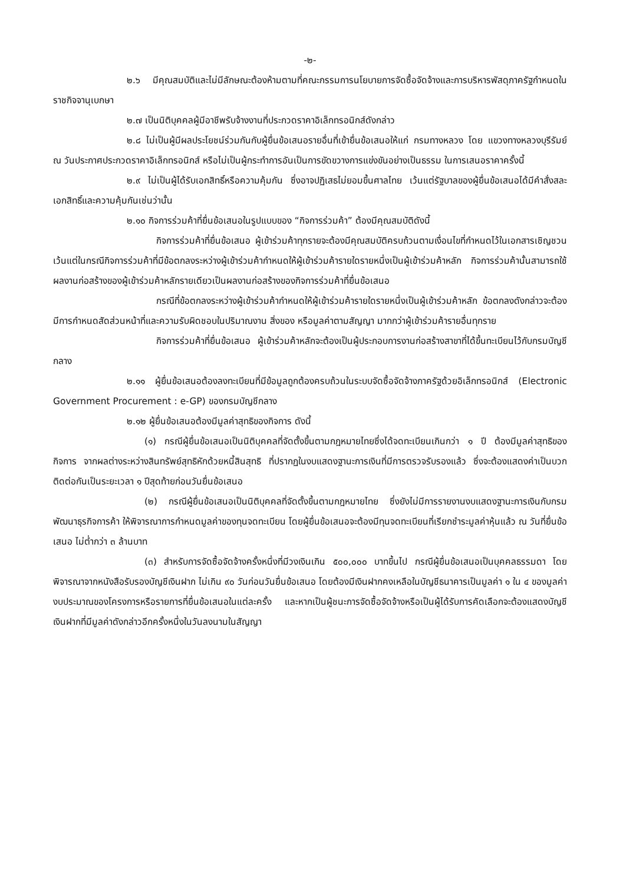-๒-
๒.๖ มีคุณสมบัติและไม่มีลักษณะต้องห้ามตามที่คณะกรรมการนโยบายการจัดซื้อจัดจ้างและการบริหารพัสดุภาครัฐกำหนดในราชกิจจานุเบกษา
๒.๗ เป็นนิติบุคคลผู้มีอาชีพรับจ้างงานที่ประกวดราคาอิเล็กทรอนิกส์ดังกล่าว
๒.๘ ไม่เป็นผู้มีผลประโยชน์ร่วมกันกับผู้ยื่นข้อเสนอรายอื่นที่เข้ายื่นข้อเสนอให้แก่ กรมทางหลวง โดย แขวงทางหลวงบุรีรัมย์ ณ วันประกาศประกวดราคาอิเล็กทรอนิกส์ หรือไม่เป็นผู้กระทำการอันเป็นการขัดขวางการแข่งขันอย่างเป็นธรรม ในการเสนอราคาครั้งนี้
๒.๙ ไม่เป็นผู้ได้รับเอกสิทธิ์หรือความคุ้มกัน ซึ่งอาจปฏิเสธไม่ยอมขึ้นศาลไทย เว้นแต่รัฐบาลของผู้ยื่นข้อเสนอได้มีคำสั่งสละเอกสิทธิ์และความคุ้มกันเช่นว่านั้น
๒.๑๐ กิจการร่วมค้าที่ยื่นข้อเสนอในรูปแบบของ “กิจการร่วมค้า” ต้องมีคุณสมบัติดังนี้
กิจการร่วมค้าที่ยื่นข้อเสนอ ผู้เข้าร่วมค้าทุกรายจะต้องมีคุณสมบัติครบถ้วนตามเงื่อนไขที่กำหนดไว้ในเอกสารเชิญชวน เว้นแต่ในกรณีกิจการร่วมค้าที่มีข้อตกลงระหว่างผู้เข้าร่วมค้ากำหนดให้ผู้เข้าร่วมค้ารายใดรายหนึ่งเป็นผู้เข้าร่วมค้าหลัก กิจการร่วมค้านั้นสามารถใช้ผลงานก่อสร้างของผู้เข้าร่วมค้าหลักรายเดียวเป็นผลงานก่อสร้างของกิจการร่วมค้าที่ยื่นข้อเสนอ
กรณีที่ข้อตกลงระหว่างผู้เข้าร่วมค้ากำหนดให้ผู้เข้าร่วมค้ารายใดรายหนึ่งเป็นผู้เข้าร่วมค้าหลัก ข้อตกลงดังกล่าวจะต้องมีการกำหนดสัดส่วนหน้าที่และความรับผิดชอบในปริมาณงาน สิ่งของ หรือมูลค่าตามสัญญา มากกว่าผู้เข้าร่วมค้ารายอื่นทุกราย
กิจการร่วมค้าที่ยื่นข้อเสนอ ผู้เข้าร่วมค้าหลักจะต้องเป็นผู้ประกอบการงานก่อสร้างสาขาที่ได้ขึ้นทะเบียนไว้กับกรมบัญชีกลาง
๒.๑๑ ผู้ยื่นข้อเสนอต้องลงทะเบียนที่มีข้อมูลถูกต้องครบถ้วนในระบบจัดซื้อจัดจ้างภาครัฐด้วยอิเล็กทรอนิกส์ (Electronic Government Procurement : e-GP) ของกรมบัญชีกลาง
๒.๑๒ ผู้ยื่นข้อเสนอต้องมีมูลค่าสุทธิของกิจการ ดังนี้
(๑) กรณีผู้ยื่นข้อเสนอเป็นนิติบุคคลที่จัดตั้งขึ้นตามกฎหมายไทยซึ่งได้จดทะเบียนเกินกว่า ๑ ปี ต้องมีมูลค่าสุทธิของกิจการ จากผลต่างระหว่างสินทรัพย์สุทธิหักด้วยหนี้สินสุทธิ ที่ปรากฏในงบแสดงฐานะการเงินที่มีการตรวจรับรองแล้ว ซึ่งจะต้องแสดงค่าเป็นบวกติดต่อกันเป็นระยะเวลา ๑ ปีสุดท้ายก่อนวันยื่นข้อเสนอ
(๒) กรณีผู้ยื่นข้อเสนอเป็นนิติบุคคลที่จัดตั้งขึ้นตามกฎหมายไทย ซึ่งยังไม่มีการรายงานงบแสดงฐานะการเงินกับกรมพัฒนาธุรกิจการค้า ให้พิจารณาการกำหนดมูลค่าของทุนจดทะเบียน โดยผู้ยื่นข้อเสนอจะต้องมีทุนจดทะเบียนที่เรียกชำระมูลค่าหุ้นแล้ว ณ วันที่ยื่นข้อเสนอ ไม่ต่ำกว่า ๓ ล้านบาท
(๓) สำหรับการจัดซื้อจัดจ้างครั้งหนึ่งที่มีวงเงินเกิน ๕๐๐,๐๐๐ บาทขึ้นไป กรณีผู้ยื่นข้อเสนอเป็นบุคคลธรรมดา โดยพิจารณาจากหนังสือรับรองบัญชีเงินฝาก ไม่เกิน ๙๐ วันก่อนวันยื่นข้อเสนอ โดยต้องมีเงินฝากคงเหลือในบัญชีธนาคารเป็นมูลค่า ๑ ใน ๔ ของมูลค่างบประมาณของโครงการหรือรายการที่ยื่นข้อเสนอในแต่ละครั้ง และหากเป็นผู้ชนะการจัดซื้อจัดจ้างหรือเป็นผู้ได้รับการคัดเลือกจะต้องแสดงบัญชีเงินฝากที่มีมูลค่าดังกล่าวอีกครั้งหนึ่งในวันลงนามในสัญญา